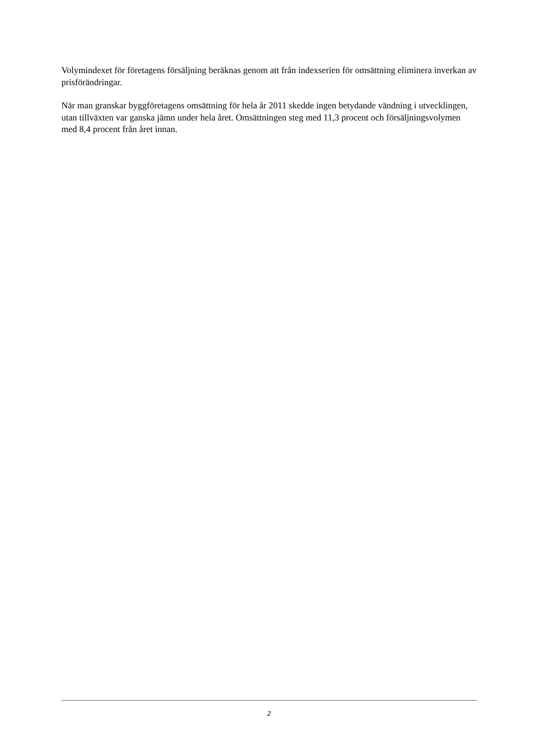Volymindexet för företagens försäljning beräknas genom att från indexserien för omsättning eliminera inverkan av prisförändringar.
När man granskar byggföretagens omsättning för hela år 2011 skedde ingen betydande vändning i utvecklingen, utan tillväxten var ganska jämn under hela året. Omsättningen steg med 11,3 procent och försäljningsvolymen med 8,4 procent från året innan.
2